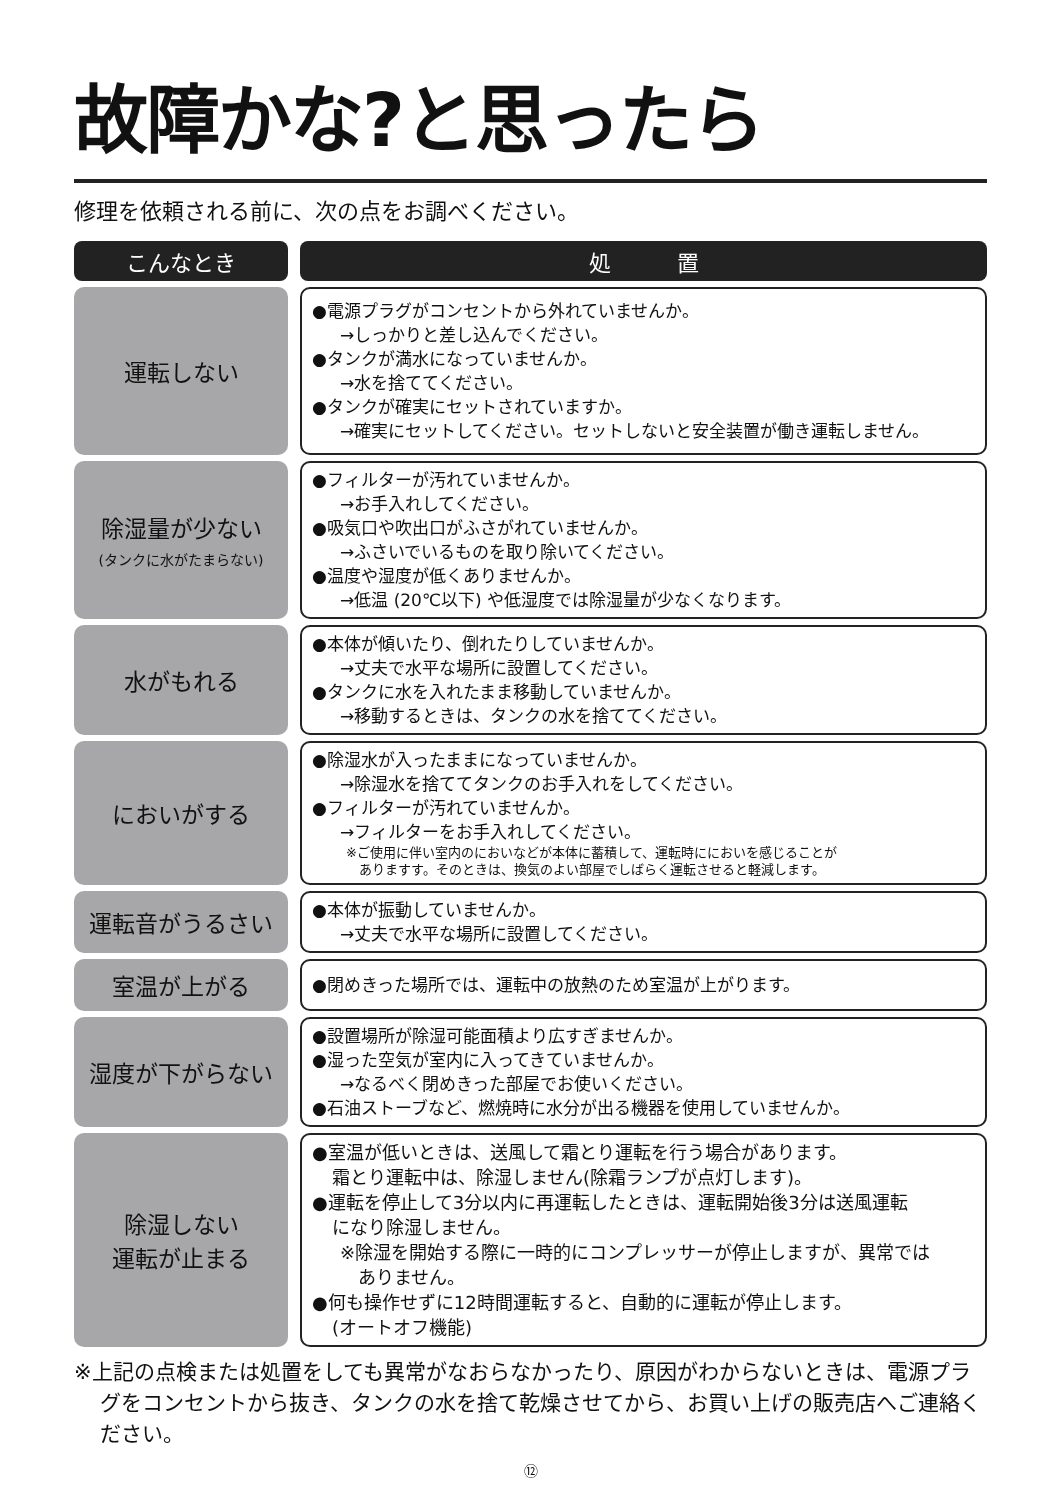故障かな?と思ったら
修理を依頼される前に、次の点をお調べください。
| こんなとき | | 処 置 |
| 運転しない | | ●電源プラグがコンセントから外れていませんか。 →しっかりと差し込んでください。 ●タンクが満水になっていませんか。 →水を捨ててください。 ●タンクが確実にセットされていますか。 →確実にセットしてください。セットしないと安全装置が働き運転しません。 |
| 除湿量が少ない (タンクに水がたまらない) | | ●フィルターが汚れていませんか。 →お手入れしてください。 ●吸気口や吹出口がふさがれていませんか。 →ふさいでいるものを取り除いてください。 ●温度や湿度が低くありませんか。 →低温 (20℃以下) や低湿度では除湿量が少なくなります。 |
| 水がもれる | | ●本体が傾いたり、倒れたりしていませんか。 →丈夫で水平な場所に設置してください。 ●タンクに水を入れたまま移動していませんか。 →移動するときは、タンクの水を捨ててください。 |
| においがする | | ●除湿水が入ったままになっていませんか。 →除湿水を捨ててタンクのお手入れをしてください。 ●フィルターが汚れていませんか。 →フィルターをお手入れしてください。 ※ご使用に伴い室内のにおいなどが本体に蓄積して、運転時ににおいを感じることが ありますす。そのときは、換気のよい部屋でしばらく運転させると軽減します。 |
| 運転音がうるさい | | ●本体が振動していませんか。 →丈夫で水平な場所に設置してください。 |
| 室温が上がる | | ●閉めきった場所では、運転中の放熱のため室温が上がります。 |
| 湿度が下がらない | | ●設置場所が除湿可能面積より広すぎませんか。 ●湿った空気が室内に入ってきていませんか。 →なるべく閉めきった部屋でお使いください。 ●石油ストーブなど、燃焼時に水分が出る機器を使用していませんか。 |
| 除湿しない 運転が止まる | | ●室温が低いときは、送風して霜とり運転を行う場合があります。 霜とり運転中は、除湿しません(除霜ランプが点灯します)。 ●運転を停止して3分以内に再運転したときは、運転開始後3分は送風運転 になり除湿しません。 ※除湿を開始する際に一時的にコンプレッサーが停止しますが、異常では ありません。 ●何も操作せずに12時間運転すると、自動的に運転が停止します。 (オートオフ機能) |
※上記の点検または処置をしても異常がなおらなかったり、原因がわからないときは、電源プラグをコンセントから抜き、タンクの水を捨て乾燥させてから、お買い上げの販売店へご連絡ください。
⑫